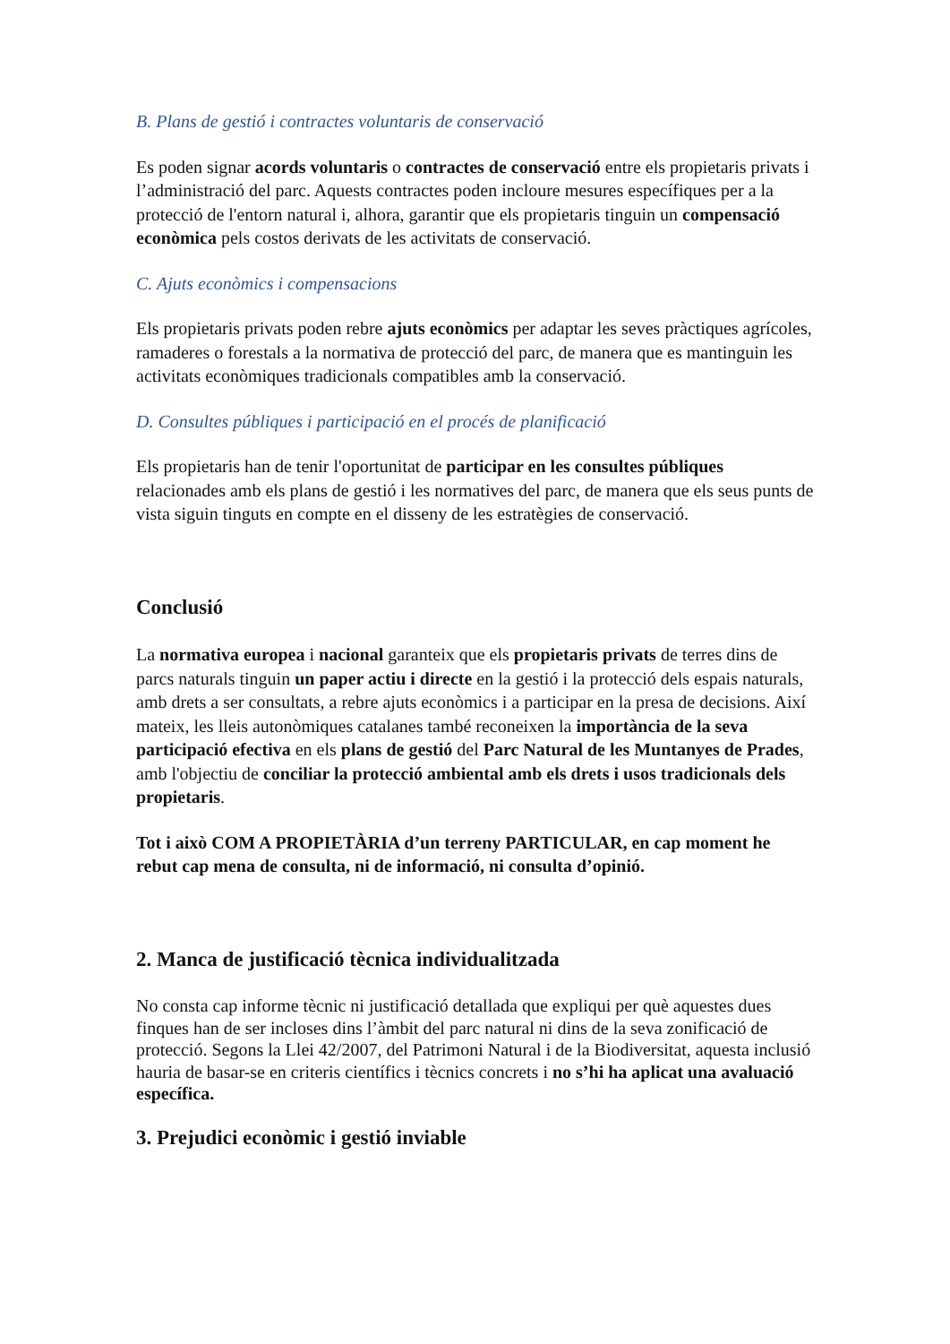B. Plans de gestió i contractes voluntaris de conservació
Es poden signar acords voluntaris o contractes de conservació entre els propietaris privats i l’administració del parc. Aquests contractes poden incloure mesures específiques per a la protecció de l'entorn natural i, alhora, garantir que els propietaris tinguin un compensació econòmica pels costos derivats de les activitats de conservació.
C. Ajuts econòmics i compensacions
Els propietaris privats poden rebre ajuts econòmics per adaptar les seves pràctiques agrícoles, ramaderes o forestals a la normativa de protecció del parc, de manera que es mantinguin les activitats econòmiques tradicionals compatibles amb la conservació.
D. Consultes públiques i participació en el procés de planificació
Els propietaris han de tenir l'oportunitat de participar en les consultes públiques relacionades amb els plans de gestió i les normatives del parc, de manera que els seus punts de vista siguin tinguts en compte en el disseny de les estratègies de conservació.
Conclusió
La normativa europea i nacional garanteix que els propietaris privats de terres dins de parcs naturals tinguin un paper actiu i directe en la gestió i la protecció dels espais naturals, amb drets a ser consultats, a rebre ajuts econòmics i a participar en la presa de decisions. Així mateix, les lleis autonòmiques catalanes també reconeixen la importància de la seva participació efectiva en els plans de gestió del Parc Natural de les Muntanyes de Prades, amb l'objectiu de conciliar la protecció ambiental amb els drets i usos tradicionals dels propietaris.
Tot i això COM A PROPIETÀRIA d’un terreny PARTICULAR, en cap moment he rebut cap mena de consulta, ni de informació, ni consulta d’opinió.
2. Manca de justificació tècnica individualitzada
No consta cap informe tècnic ni justificació detallada que expliqui per què aquestes dues finques han de ser incloses dins l’àmbit del parc natural ni dins de la seva zonificació de protecció. Segons la Llei 42/2007, del Patrimoni Natural i de la Biodiversitat, aquesta inclusió hauria de basar-se en criteris científics i tècnics concrets i no s’hi ha aplicat una avaluació específica.
3. Prejudici econòmic i gestió inviable